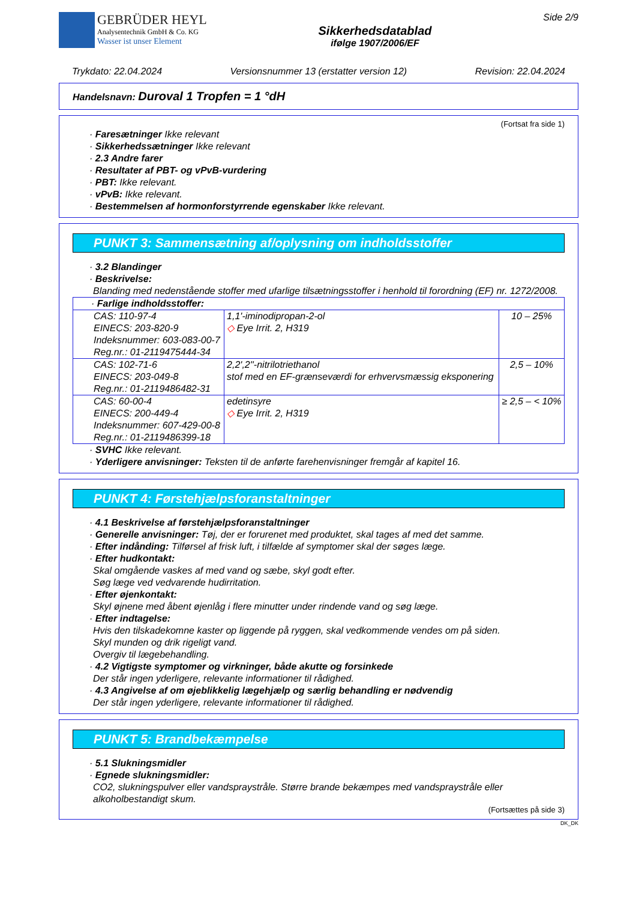GEBRÜDER HEYL
Analysentechnik GmbH & Co. KG
Wasser ist unser Element
Sikkerhedsdatablad
ifølge 1907/2006/EF
Side 2/9
Trykdato: 22.04.2024 Versionsnummer 13 (erstatter version 12) Revision: 22.04.2024
Handelsnavn: Duroval 1 Tropfen = 1 °dH
(Fortsat fra side 1)
· Faresætninger Ikke relevant
· Sikkerhedssætninger Ikke relevant
· 2.3 Andre farer
· Resultater af PBT- og vPvB-vurdering
· PBT: Ikke relevant.
· vPvB: Ikke relevant.
· Bestemmelsen af hormonforstyrrende egenskaber Ikke relevant.
PUNKT 3: Sammensætning af/oplysning om indholdsstoffer
· 3.2 Blandinger
· Beskrivelse:
Blanding med nedenstående stoffer med ufarlige tilsætningsstoffer i henhold til forordning (EF) nr. 1272/2008.
| · Farlige indholdsstoffer: | | |
| CAS: 110-97-4 EINECS: 203-820-9 Indeksnummer: 603-083-00-7 Reg.nr.: 01-2119475444-34 | 1,1'-iminodipropan-2-ol ◇ Eye Irrit. 2, H319 | 10 – 25% |
| CAS: 102-71-6 EINECS: 203-049-8 Reg.nr.: 01-2119486482-31 | 2,2',2''-nitrilotriethanol stof med en EF-grænseværdi for erhvervsmæssig eksponering | 2,5 – 10% |
| CAS: 60-00-4 EINECS: 200-449-4 Indeksnummer: 607-429-00-8 Reg.nr.: 01-2119486399-18 | edetinsyre ◇ Eye Irrit. 2, H319 | ≥ 2,5 – < 10% |
· SVHC Ikke relevant.
· Yderligere anvisninger: Teksten til de anførte farehenvisninger fremgår af kapitel 16.
PUNKT 4: Førstehjælpsforanstaltninger
· 4.1 Beskrivelse af førstehjælpsforanstaltninger
· Generelle anvisninger: Tøj, der er forurenet med produktet, skal tages af med det samme.
· Efter indånding: Tilførsel af frisk luft, i tilfælde af symptomer skal der søges læge.
· Efter hudkontakt:
Skal omgående vaskes af med vand og sæbe, skyl godt efter.
Søg læge ved vedvarende hudirritation.
· Efter øjenkontakt:
Skyl øjnene med åbent øjenlåg i flere minutter under rindende vand og søg læge.
· Efter indtagelse:
Hvis den tilskadekomne kaster op liggende på ryggen, skal vedkommende vendes om på siden.
Skyl munden og drik rigeligt vand.
Overgiv til lægebehandling.
· 4.2 Vigtigste symptomer og virkninger, både akutte og forsinkede
Der står ingen yderligere, relevante informationer til rådighed.
· 4.3 Angivelse af om øjeblikkelig lægehjælp og særlig behandling er nødvendig
Der står ingen yderligere, relevante informationer til rådighed.
PUNKT 5: Brandbekæmpelse
· 5.1 Slukningsmidler
· Egnede slukningsmidler:
CO2, slukningspulver eller vandspraystråle. Større brande bekæmpes med vandspraystråle eller alkoholbestandigt skum.
(Fortsættes på side 3)
DK_DK